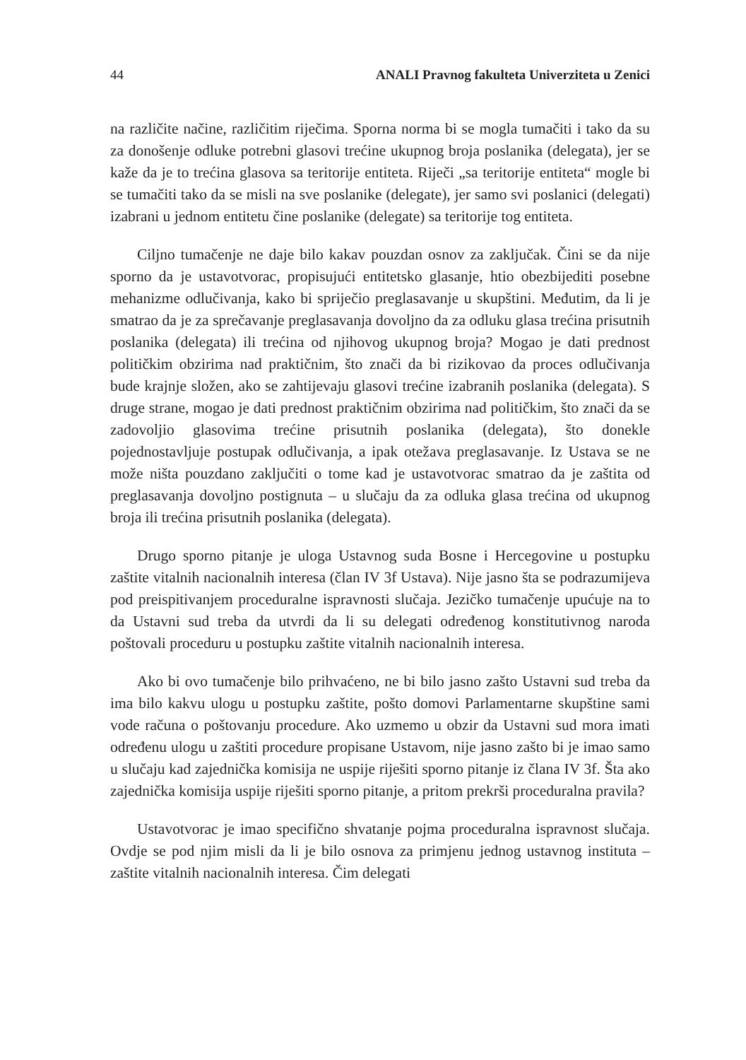44 ANALI Pravnog fakulteta Univerziteta u Zenici
na različite načine, različitim riječima. Sporna norma bi se mogla tumačiti i tako da su za donošenje odluke potrebni glasovi trećine ukupnog broja poslanika (delegata), jer se kaže da je to trećina glasova sa teritorije entiteta. Riječi „sa teritorije entiteta“ mogle bi se tumačiti tako da se misli na sve poslanike (delegate), jer samo svi poslanici (delegati) izabrani u jednom entitetu čine poslanike (delegate) sa teritorije tog entiteta.
Ciljno tumačenje ne daje bilo kakav pouzdan osnov za zaključak. Čini se da nije sporno da je ustavotvorac, propisujući entitetsko glasanje, htio obezbijediti posebne mehanizme odlučivanja, kako bi spriječio preglasavanje u skupštini. Međutim, da li je smatrao da je za sprečavanje preglasavanja dovoljno da za odluku glasa trećina prisutnih poslanika (delegata) ili trećina od njihovog ukupnog broja? Mogao je dati prednost političkim obzirima nad praktičnim, što znači da bi rizikovao da proces odlučivanja bude krajnje složen, ako se zahtijevaju glasovi trećine izabranih poslanika (delegata). S druge strane, mogao je dati prednost praktičnim obzirima nad političkim, što znači da se zadovoljio glasovima trećine prisutnih poslanika (delegata), što donekle pojednostavljuje postupak odlučivanja, a ipak otežava preglasavanje. Iz Ustava se ne može ništa pouzdano zaključiti o tome kad je ustavotvorac smatrao da je zaštita od preglasavanja dovoljno postignuta – u slučaju da za odluka glasa trećina od ukupnog broja ili trećina prisutnih poslanika (delegata).
Drugo sporno pitanje je uloga Ustavnog suda Bosne i Hercegovine u postupku zaštite vitalnih nacionalnih interesa (član IV 3f Ustava). Nije jasno šta se podrazumijeva pod preispitivanjem proceduralne ispravnosti slučaja. Jezičko tumačenje upućuje na to da Ustavni sud treba da utvrdi da li su delegati određenog konstitutivnog naroda poštovali proceduru u postupku zaštite vitalnih nacionalnih interesa.
Ako bi ovo tumačenje bilo prihvaćeno, ne bi bilo jasno zašto Ustavni sud treba da ima bilo kakvu ulogu u postupku zaštite, pošto domovi Parlamentarne skupštine sami vode računa o poštovanju procedure. Ako uzmemo u obzir da Ustavni sud mora imati određenu ulogu u zaštiti procedure propisane Ustavom, nije jasno zašto bi je imao samo u slučaju kad zajednička komisija ne uspije riješiti sporno pitanje iz člana IV 3f. Šta ako zajednička komisija uspije riješiti sporno pitanje, a pritom prekrši proceduralna pravila?
Ustavotvorac je imao specifično shvatanje pojma proceduralna ispravnost slučaja. Ovdje se pod njim misli da li je bilo osnova za primjenu jednog ustavnog instituta – zaštite vitalnih nacionalnih interesa. Čim delegati